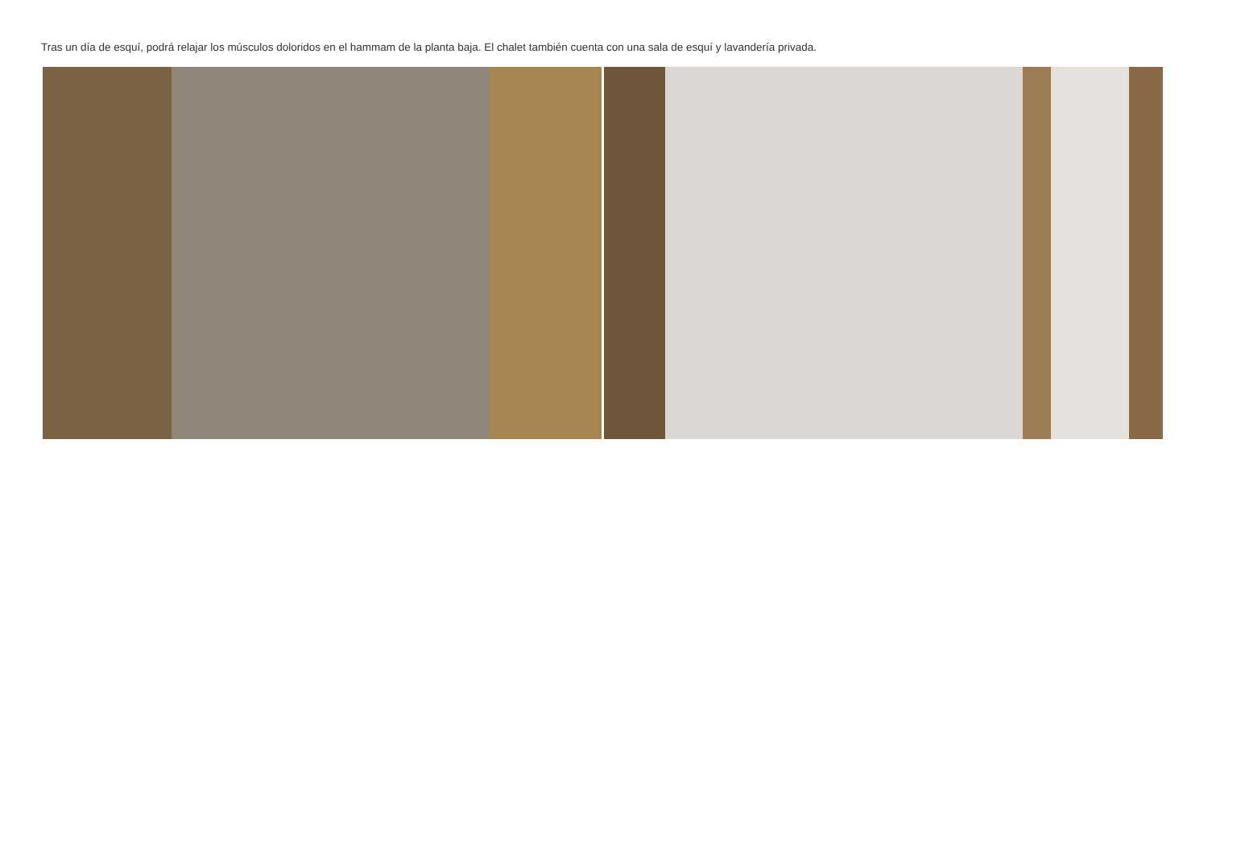Tras un día de esquí, podrá relajar los músculos doloridos en el hammam de la planta baja. El chalet también cuenta con una sala de esquí y lavandería privada.